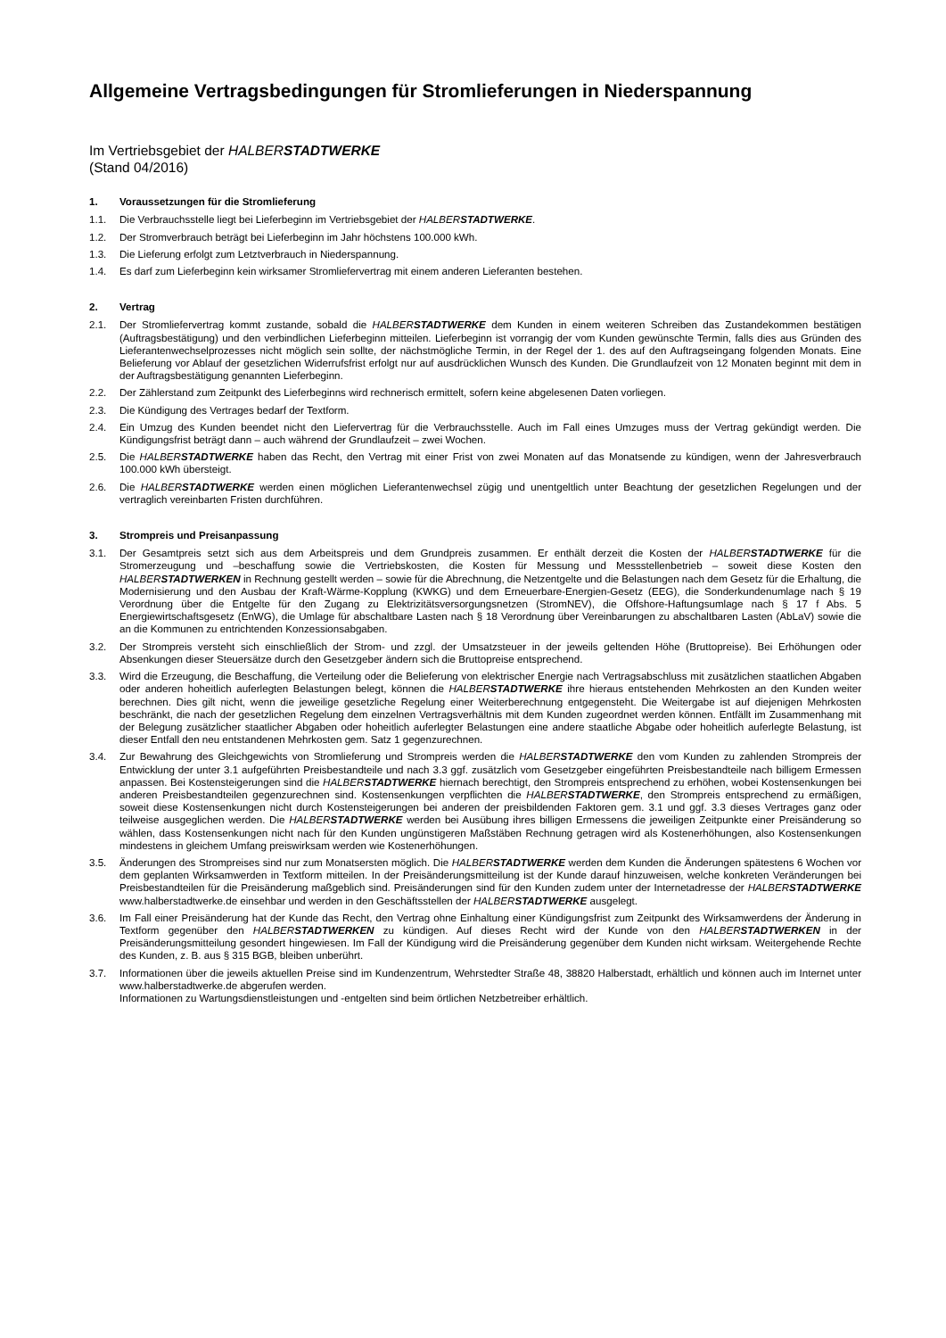Allgemeine Vertragsbedingungen für Stromlieferungen in Niederspannung
Im Vertriebsgebiet der HALBERSTADTWERKE
(Stand 04/2016)
1. Voraussetzungen für die Stromlieferung
1.1. Die Verbrauchsstelle liegt bei Lieferbeginn im Vertriebsgebiet der HALBERSTADTWERKE.
1.2. Der Stromverbrauch beträgt bei Lieferbeginn im Jahr höchstens 100.000 kWh.
1.3. Die Lieferung erfolgt zum Letztverbrauch in Niederspannung.
1.4. Es darf zum Lieferbeginn kein wirksamer Stromliefervertrag mit einem anderen Lieferanten bestehen.
2. Vertrag
2.1. Der Stromliefervertrag kommt zustande, sobald die HALBERSTADTWERKE dem Kunden in einem weiteren Schreiben das Zustandekommen bestätigen (Auftragsbestätigung) und den verbindlichen Lieferbeginn mitteilen. Lieferbeginn ist vorrangig der vom Kunden gewünschte Termin, falls dies aus Gründen des Lieferantenwechselprozesses nicht möglich sein sollte, der nächstmögliche Termin, in der Regel der 1. des auf den Auftragseingang folgenden Monats. Eine Belieferung vor Ablauf der gesetzlichen Widerrufsfrist erfolgt nur auf ausdrücklichen Wunsch des Kunden. Die Grundlaufzeit von 12 Monaten beginnt mit dem in der Auftragsbestätigung genannten Lieferbeginn.
2.2. Der Zählerstand zum Zeitpunkt des Lieferbeginns wird rechnerisch ermittelt, sofern keine abgelesenen Daten vorliegen.
2.3. Die Kündigung des Vertrages bedarf der Textform.
2.4. Ein Umzug des Kunden beendet nicht den Liefervertrag für die Verbrauchsstelle. Auch im Fall eines Umzuges muss der Vertrag gekündigt werden. Die Kündigungsfrist beträgt dann – auch während der Grundlaufzeit – zwei Wochen.
2.5. Die HALBERSTADTWERKE haben das Recht, den Vertrag mit einer Frist von zwei Monaten auf das Monatsende zu kündigen, wenn der Jahresverbrauch 100.000 kWh übersteigt.
2.6. Die HALBERSTADTWERKE werden einen möglichen Lieferantenwechsel zügig und unentgeltlich unter Beachtung der gesetzlichen Regelungen und der vertraglich vereinbarten Fristen durchführen.
3. Strompreis und Preisanpassung
3.1. Der Gesamtpreis setzt sich aus dem Arbeitspreis und dem Grundpreis zusammen. Er enthält derzeit die Kosten der HALBERSTADTWERKE für die Stromerzeugung und –beschaffung sowie die Vertriebskosten, die Kosten für Messung und Messstellenbetrieb – soweit diese Kosten den HALBERSTADTWERKEN in Rechnung gestellt werden – sowie für die Abrechnung, die Netzentgelte und die Belastungen nach dem Gesetz für die Erhaltung, die Modernisierung und den Ausbau der Kraft-Wärme-Kopplung (KWKG) und dem Erneuerbare-Energien-Gesetz (EEG), die Sonderkundenumlage nach § 19 Verordnung über die Entgelte für den Zugang zu Elektrizitätsversorgungsnetzen (StromNEV), die Offshore-Haftungsumlage nach § 17 f Abs. 5 Energiewirtschaftsgesetz (EnWG), die Umlage für abschaltbare Lasten nach § 18 Verordnung über Vereinbarungen zu abschaltbaren Lasten (AbLaV) sowie die an die Kommunen zu entrichtenden Konzessionsabgaben.
3.2. Der Strompreis versteht sich einschließlich der Strom- und zzgl. der Umsatzsteuer in der jeweils geltenden Höhe (Bruttopreise). Bei Erhöhungen oder Absenkungen dieser Steuersätze durch den Gesetzgeber ändern sich die Bruttopreise entsprechend.
3.3. Wird die Erzeugung, die Beschaffung, die Verteilung oder die Belieferung von elektrischer Energie nach Vertragsabschluss mit zusätzlichen staatlichen Abgaben oder anderen hoheitlich auferlegten Belastungen belegt, können die HALBERSTADTWERKE ihre hieraus entstehenden Mehrkosten an den Kunden weiter berechnen. Dies gilt nicht, wenn die jeweilige gesetzliche Regelung einer Weiterberechnung entgegensteht. Die Weitergabe ist auf diejenigen Mehrkosten beschränkt, die nach der gesetzlichen Regelung dem einzelnen Vertragsverhältnis mit dem Kunden zugeordnet werden können. Entfällt im Zusammenhang mit der Belegung zusätzlicher staatlicher Abgaben oder hoheitlich auferlegter Belastungen eine andere staatliche Abgabe oder hoheitlich auferlegte Belastung, ist dieser Entfall den neu entstandenen Mehrkosten gem. Satz 1 gegenzurechnen.
3.4. Zur Bewahrung des Gleichgewichts von Stromlieferung und Strompreis werden die HALBERSTADTWERKE den vom Kunden zu zahlenden Strompreis der Entwicklung der unter 3.1 aufgeführten Preisbestandteile und nach 3.3 ggf. zusätzlich vom Gesetzgeber eingeführten Preisbestandteile nach billigem Ermessen anpassen. Bei Kostensteigerungen sind die HALBERSTADTWERKE hiernach berechtigt, den Strompreis entsprechend zu erhöhen, wobei Kostensenkungen bei anderen Preisbestandteilen gegenzurechnen sind. Kostensenkungen verpflichten die HALBERSTADTWERKE, den Strompreis entsprechend zu ermäßigen, soweit diese Kostensenkungen nicht durch Kostensteigerungen bei anderen der preisbildenden Faktoren gem. 3.1 und ggf. 3.3 dieses Vertrages ganz oder teilweise ausgeglichen werden. Die HALBERSTADTWERKE werden bei Ausübung ihres billigen Ermessens die jeweiligen Zeitpunkte einer Preisänderung so wählen, dass Kostensenkungen nicht nach für den Kunden ungünstigeren Maßstäben Rechnung getragen wird als Kostenerhöhungen, also Kostensenkungen mindestens in gleichem Umfang preiswirksam werden wie Kostenerhöhungen.
3.5. Änderungen des Strompreises sind nur zum Monatsersten möglich. Die HALBERSTADTWERKE werden dem Kunden die Änderungen spätestens 6 Wochen vor dem geplanten Wirksamwerden in Textform mitteilen. In der Preisänderungsmitteilung ist der Kunde darauf hinzuweisen, welche konkreten Veränderungen bei Preisbestandteilen für die Preisänderung maßgeblich sind. Preisänderungen sind für den Kunden zudem unter der Internetadresse der HALBERSTADTWERKE www.halberstadtwerke.de einsehbar und werden in den Geschäftsstellen der HALBERSTADTWERKE ausgelegt.
3.6. Im Fall einer Preisänderung hat der Kunde das Recht, den Vertrag ohne Einhaltung einer Kündigungsfrist zum Zeitpunkt des Wirksamwerdens der Änderung in Textform gegenüber den HALBERSTADTWERKEN zu kündigen. Auf dieses Recht wird der Kunde von den HALBERSTADTWERKEN in der Preisänderungsmitteilung gesondert hingewiesen. Im Fall der Kündigung wird die Preisänderung gegenüber dem Kunden nicht wirksam. Weitergehende Rechte des Kunden, z. B. aus § 315 BGB, bleiben unberührt.
3.7. Informationen über die jeweils aktuellen Preise sind im Kundenzentrum, Wehrstedter Straße 48, 38820 Halberstadt, erhältlich und können auch im Internet unter www.halberstadtwerke.de abgerufen werden.
Informationen zu Wartungsdienstleistungen und -entgelten sind beim örtlichen Netzbetreiber erhältlich.